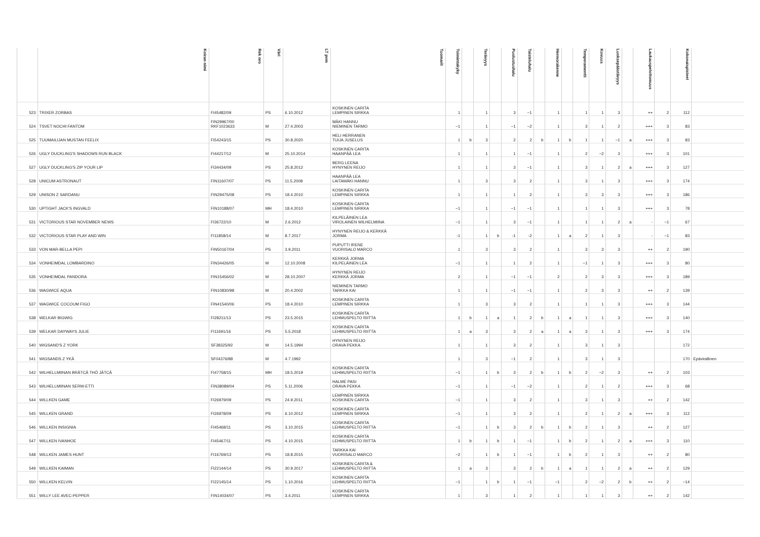| | Koiran nimi | Rek nro | Väri | LT pvm | Tuomarit | Toimintakyky | | Terävyys | | Puolustushalu | Taisteluhalu | | Hermorakenne | | Temperamentti | Kovuus | Luoksepäästävyys | | Laukauspelottomuus | | Kokonaispisteet | |
| --- | --- | --- | --- | --- | --- | --- | --- | --- | --- | --- | --- | --- | --- | --- | --- | --- | --- | --- | --- | --- | --- | --- |
| 523 | TRIXER ZORBAS | FI45482/09 | PS | 6.10.2012 | KOSKINEN CARITA LEMPINEN SIRKKA | 1 | | 1 | | 3 | −1 | | 1 | | 1 | 1 | 3 | | ++ | 2 | 112 | |
| 524 | TSVET NOCHI FANTOM | FIN29967/00 RKF1023633 | M | 27.4.2003 | MÄKI HANNU NIEMINEN TARMO | −1 | | 1 | | −1 | −2 | | 1 | | 3 | 1 | 2 | | +++ | 3 | 83 | |
| 525 | TUUMAILIJAN MUSTAN FEELIX | FI54243/15 | PS | 30.8.2020 | HELI HERRANEN TUIJA JUSELUS | 1 | b | 3 | | 2 | 2 | b | 1 | b | 1 | 1 | −1 | a | +++ | 3 | 83 | |
| 526 | UGLY DUCKLING'S SHADOWS RUN BLACK | FI44217/12 | M | 25.10.2014 | KOSKINEN CARITA HAANPÄÄ LEA | 1 | | 1 | | 1 | −1 | | 1 | | 2 | −2 | 3 | | +++ | 3 | 101 | |
| 527 | UGLY DUCKLING'S ZIP YOUR LIP | FI34434/09 | PS | 25.8.2012 | BERG LEENA HYNYNEN REIJO | 1 | | 1 | | 3 | −1 | | 1 | | 3 | 1 | 2 | a | +++ | 3 | 127 | |
| 528 | UNICUM ASTRONAUT | FIN11607/07 | PS | 11.5.2008 | HAANPÄÄ LEA LAITAMÄKI HANNU | 1 | | 3 | | 3 | 2 | | 1 | | 3 | 1 | 3 | | +++ | 3 | 174 | |
| 529 | UNISON Z SARDANU | FIN29475/08 | PS | 18.4.2010 | KOSKINEN CARITA LEMPINEN SIRKKA | 1 | | 1 | | 1 | 2 | | 1 | | 3 | 3 | 3 | | +++ | 3 | 186 | |
| 530 | UPTIGHT JACK'S INGVALD | FIN10188/07 | MH | 18.4.2010 | KOSKINEN CARITA LEMPINEN SIRKKA | −1 | | 1 | | −1 | −1 | | 1 | | 1 | 1 | 3 | | +++ | 3 | 78 | |
| 531 | VICTORIOUS STAR NOVEMBER NEWS | FI36722/10 | M | 2.6.2012 | KILPELÄINEN LEA VIROLAINEN WILHELMIINA | −1 | | 1 | | 3 | −1 | | 1 | | 1 | 1 | 2 | a | - | −1 | 67 | |
| 532 | VICTORIOUS STAR PLAY AND WIN | FI11858/14 | M | 8.7.2017 | HYNYNEN REIJO & KERKKÄ JORMA | -1 | | 1 | b | -1 | -2 | | 1 | a | 2 | 1 | 3 | | - | −1 | 83 | |
| 533 | VON MAR-BELLA PEPI | FIN50167/04 | PS | 3.9.2011 | PUPUTTI IRENE VUORISALO MARCO | 1 | | 3 | | 3 | 2 | | 1 | | 3 | 3 | 3 | | ++ | 2 | 190 | |
| 534 | VONHEIMDAL LOMBARDINO | FIN34426/05 | M | 12.10.2008 | KERKKÄ JORMA KILPELÄINEN LEA | −1 | | 1 | | 1 | 2 | | 1 | | −1 | 1 | 3 | | +++ | 3 | 80 | |
| 535 | VONHEIMDAL PANDORA | FIN15456/02 | M | 28.10.2007 | HYNYNEN REIJO KERKKÄ JORMA | 2 | | 1 | | −1 | −1 | | 2 | | 2 | 3 | 3 | | +++ | 3 | 189 | |
| 536 | WAGWICE AQUA | FIN10830/98 | M | 20.4.2002 | NIEMINEN TARMO TARKKA KAI | 1 | | 1 | | −1 | −1 | | 1 | | 2 | 3 | 3 | | ++ | 2 | 139 | |
| 537 | WAGWICE COCOUM FIGO | FIN41540/06 | PS | 18.4.2010 | KOSKINEN CARITA LEMPINEN SIRKKA | 1 | | 3 | | 3 | 2 | | 1 | | 1 | 1 | 3 | | +++ | 3 | 144 | |
| 538 | WELKAR BIGWIG | FI28211/13 | PS | 23.5.2015 | KOSKINEN CARITA LEHMUSPELTO RIITTA | 1 | b | 1 | a | 1 | 2 | b | 1 | a | 1 | 1 | 3 | | +++ | 3 | 140 | |
| 539 | WELKAR DAYWAYS JULIE | FI11691/16 | PS | 5.5.2018 | KOSKINEN CARITA LEHMUSPELTO RIITTA | 1 | a | 3 | | 3 | 2 | a | 1 | a | 3 | 1 | 3 | | +++ | 3 | 174 | |
| 540 | WIGSAND'S Z YORK | SF38325/92 | M | 14.5.1994 | HYNYNEN REIJO ORAVA PEKKA | 1 | | 1 | | 3 | 2 | | 1 | | 3 | 1 | 3 | | | | 172 | |
| 541 | WIGSANDS Z YKÄ | SF04376/88 | M | 4.7.1992 | | 1 | | 3 | | −1 | 2 | | 1 | | 3 | 1 | 3 | | | | 170 | Epävirallinen |
| 542 | WILHELLMIINAN BRÄTCÄ THÖ JÄTCÄ | FI47758/15 | MH | 18.5.2019 | KOSKINEN CARITA LEHMUSPELTO RIITTA | −1 | | 1 | b | 3 | 2 | b | 1 | b | 2 | −2 | 3 | | ++ | 2 | 103 | |
| 543 | WILHELLMIINAN SERW-ETTI | FIN38089/04 | PS | 5.11.2006 | HALME PASI ORAVA PEKKA | −1 | | 1 | | −1 | −2 | | 1 | | 2 | 1 | 2 | | +++ | 3 | 68 | |
| 544 | WILLKEN GAME | FI26979/09 | PS | 24.9.2011 | LEMPINEN SIRKKA KOSKINEN CARITA | −1 | | 1 | | 3 | 2 | | 1 | | 3 | 1 | 3 | | ++ | 2 | 142 | |
| 545 | WILLKEN GRAND | FI26978/09 | PS | 6.10.2012 | KOSKINEN CARITA LEMPINEN SIRKKA | −1 | | 1 | | 3 | 2 | | 1 | | 2 | 1 | 2 | a | +++ | 3 | 112 | |
| 546 | WILLKEN INSIGNIA | FI45468/11 | PS | 3.10.2015 | KOSKINEN CARITA LEHMUSPELTO RIITTA | −1 | | 1 | b | 3 | 2 | b | 1 | b | 2 | 1 | 3 | | ++ | 2 | 127 | |
| 547 | WILLKEN IVANHOE | FI45467/11 | PS | 4.10.2015 | KOSKINEN CARITA LEHMUSPELTO RIITTA | 1 | b | 1 | b | 1 | −1 | | 1 | b | 2 | 1 | 2 | a | +++ | 3 | 110 | |
| 548 | WILLKEN JAMES HUNT | FI16769/13 | PS | 18.8.2015 | TARKKA KAI VUORISALO MARCO | −2 | | 1 | b | 1 | −1 | | 1 | b | 2 | 1 | 3 | | ++ | 2 | 80 | |
| 549 | WILLKEN KAIMAN | FI22144/14 | PS | 30.9.2017 | KOSKINEN CARITA & LEHMUSPELTO RIITTA | 1 | a | 3 | | 3 | 2 | b | 1 | a | 1 | 1 | 2 | a | ++ | 2 | 129 | |
| 550 | WILLKEN KELVIN | FI22145/14 | PS | 1.10.2016 | KOSKINEN CARITA LEHMUSPELTO RIITTA | −1 | | 1 | b | 1 | −1 | | −1 | | 2 | −2 | 2 | b | ++ | 2 | −14 | |
| 551 | WILLY LEE AVEC-PEPPER | FIN14034/07 | PS | 3.4.2011 | KOSKINEN CARITA LEMPINEN SIRKKA | 1 | | 3 | | 1 | 2 | | 1 | | 1 | 1 | 3 | | ++ | 2 | 142 | |